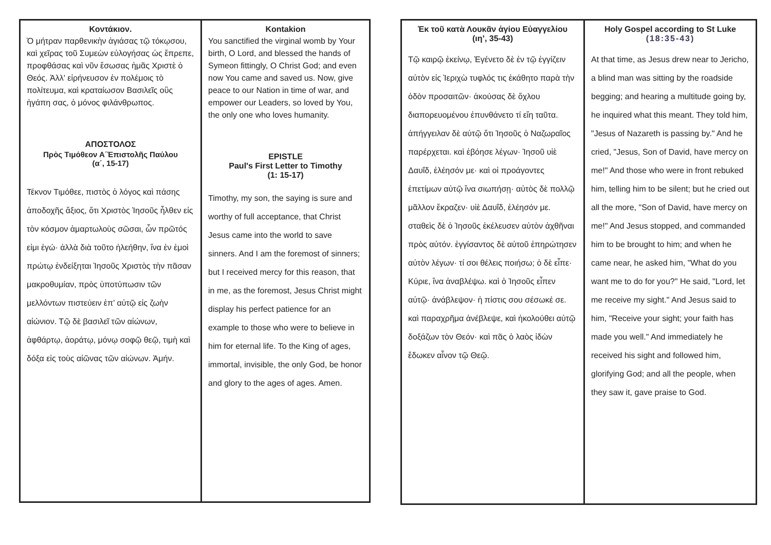Κοντάκιον.
Ὁ μήτραν παρθενικὴν ἁγιάσας τῷ τόκῳσου, καὶ χεῖρας τοῦ Συμεὼν εὐλογήσας ὡς ἔπρεπε, προφθάσας καὶ νῦν ἔσωσας ἡμᾶς Χριστὲ ὁ Θεός. Ἀλλ' εἰρήνευσον ἐν πολέμοις τὸ πολίτευμα, καὶ κραταίωσον Βασιλεῖς οὓς ἠγάπη σας, ὁ μόνος φιλάνθρωπος.
ΑΠΟΣΤΟΛΟΣ
Πρὸς Τιμόθεον Α΄Ἐπιστολῆς Παύλου
(α΄, 15-17)
Τέκνον Τιμόθεε, πιστὸς ὁ λόγος καὶ πάσης ἀποδοχῆς ἄξιος, ὅτι Χριστὸς Ἰησοῦς ἦλθεν εἰς τὸν κόσμον ἁμαρτωλοὺς σῶσαι, ὧν πρῶτός εἰμι ἐγώ· ἀλλὰ διὰ τοῦτο ἠλεήθην, ἵνα ἐν ἐμοὶ πρώτῳ ἐνδείξηται Ἰησοῦς Χριστὸς τὴν πᾶσαν μακροθυμίαν, πρὸς ὑποτύπωσιν τῶν μελλόντων πιστεύειν ἐπ’ αὐτῷ εἰς ζωὴν αἰώνιον. Τῷ δὲ βασιλεῖ τῶν αἰώνων, ἀφθάρτῳ, ἀοράτῳ, μόνῳ σοφῷ θεῷ, τιμὴ καὶ δόξα εἰς τοὺς αἰῶνας τῶν αἰώνων. Ἀμήν.
Kontakion
You sanctified the virginal womb by Your birth, O Lord, and blessed the hands of Symeon fittingly, O Christ God; and even now You came and saved us. Now, give peace to our Nation in time of war, and empower our Leaders, so loved by You, the only one who loves humanity.
EPISTLE
Paul's First Letter to Timothy
(1: 15-17)
Timothy, my son, the saying is sure and worthy of full acceptance, that Christ Jesus came into the world to save sinners. And I am the foremost of sinners; but I received mercy for this reason, that in me, as the foremost, Jesus Christ might display his perfect patience for an example to those who were to believe in him for eternal life. To the King of ages, immortal, invisible, the only God, be honor and glory to the ages of ages. Amen.
Ἐκ τοῦ κατὰ Λουκᾶν ἁγίου Εὐαγγελίου
(ιη’, 35-43)
Τῷ καιρῷ ἐκείνῳ, Ἐγένετο δὲ ἐν τῷ ἐγγίζειν αὐτὸν εἰς Ἱεριχὼ τυφλός τις ἐκάθητο παρὰ τὴν ὁδὸν προσαιτῶν· ἀκούσας δὲ ὄχλου διαπορευομένου ἐπυνθάνετο τί εἴη ταῦτα. ἀπήγγειλαν δὲ αὐτῷ ὅτι Ἰησοῦς ὁ Ναζωραῖος παρέρχεται. καὶ ἐβόησε λέγων· Ἰησοῦ υἱὲ Δαυΐδ, ἐλέησόν με· καὶ οἱ προάγοντες ἐπετίμων αὐτῷ ἵνα σιωπήσῃ· αὐτὸς δὲ πολλῷ μᾶλλον ἔκραζεν· υἱὲ Δαυΐδ, ἐλέησόν με. σταθεὶς δὲ ὁ Ἰησοῦς ἐκέλευσεν αὐτὸν ἀχθῆναι πρὸς αὐτόν. ἐγγίσαντος δὲ αὐτοῦ ἐπηρώτησεν αὐτὸν λέγων· τί σοι θέλεις ποιήσω; ὁ δὲ εἶπε· Κύριε, ἵνα ἀναβλέψω. καὶ ὁ Ἰησοῦς εἶπεν αὐτῷ· ἀνάβλεψον· ἡ πίστις σου σέσωκέ σε. καὶ παραχρῆμα ἀνέβλεψε, καὶ ἠκολούθει αὐτῷ δοξάζων τὸν Θεόν· καὶ πᾶς ὁ λαὸς ἰδὼν ἔδωκεν αἶνον τῷ Θεῷ.
Holy Gospel according to St Luke
(18:35-43)
At that time, as Jesus drew near to Jericho, a blind man was sitting by the roadside begging; and hearing a multitude going by, he inquired what this meant. They told him, "Jesus of Nazareth is passing by." And he cried, "Jesus, Son of David, have mercy on me!" And those who were in front rebuked him, telling him to be silent; but he cried out all the more, "Son of David, have mercy on me!" And Jesus stopped, and commanded him to be brought to him; and when he came near, he asked him, "What do you want me to do for you?" He said, "Lord, let me receive my sight." And Jesus said to him, "Receive your sight; your faith has made you well." And immediately he received his sight and followed him, glorifying God; and all the people, when they saw it, gave praise to God.